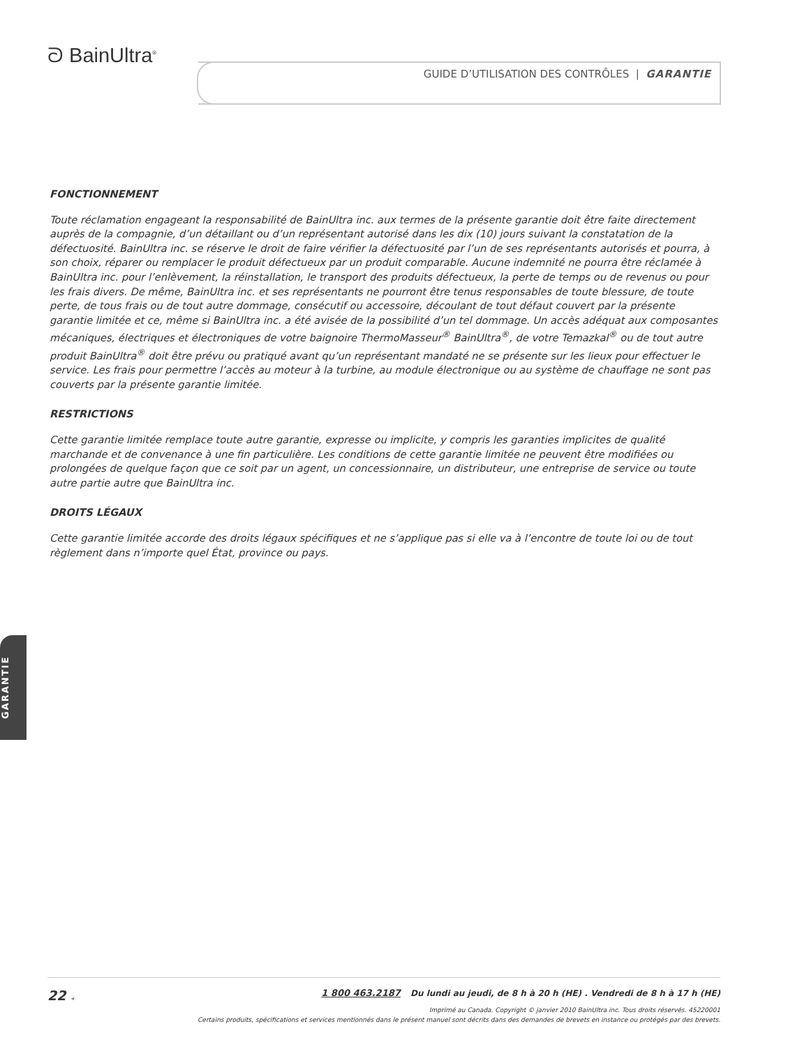ᘐ BainUltra<sup>®</sup>
GUIDE D’UTILISATION DES CONTRÔLES | GARANTIE
FONCTIONNEMENT
Toute réclamation engageant la responsabilité de BainUltra inc. aux termes de la présente garantie doit être faite directement auprès de la compagnie, d’un détaillant ou d’un représentant autorisé dans les dix (10) jours suivant la constatation de la défectuosité. BainUltra inc. se réserve le droit de faire vérifier la défectuosité par l’un de ses représentants autorisés et pourra, à son choix, réparer ou remplacer le produit défectueux par un produit comparable. Aucune indemnité ne pourra être réclamée à BainUltra inc. pour l’enlèvement, la réinstallation, le transport des produits défectueux, la perte de temps ou de revenus ou pour les frais divers. De même, BainUltra inc. et ses représentants ne pourront être tenus responsables de toute blessure, de toute perte, de tous frais ou de tout autre dommage, consécutif ou accessoire, découlant de tout défaut couvert par la présente garantie limitée et ce, même si BainUltra inc. a été avisée de la possibilité d’un tel dommage. Un accès adéquat aux composantes mécaniques, électriques et électroniques de votre baignoire ThermoMasseur<sup>®</sup> BainUltra<sup>®</sup>, de votre Temazkal<sup>®</sup> ou de tout autre produit BainUltra<sup>®</sup> doit être prévu ou pratiqué avant qu’un représentant mandaté ne se présente sur les lieux pour effectuer le service. Les frais pour permettre l’accès au moteur à la turbine, au module électronique ou au système de chauffage ne sont pas couverts par la présente garantie limitée.
RESTRICTIONS
Cette garantie limitée remplace toute autre garantie, expresse ou implicite, y compris les garanties implicites de qualité marchande et de convenance à une fin particulière. Les conditions de cette garantie limitée ne peuvent être modifiées ou prolongées de quelque façon que ce soit par un agent, un concessionnaire, un distributeur, une entreprise de service ou toute autre partie autre que BainUltra inc.
DROITS LÉGAUX
Cette garantie limitée accorde des droits légaux spécifiques et ne s’applique pas si elle va à l’encontre de toute loi ou de tout règlement dans n’importe quel État, province ou pays.
GARANTIE
22 ◂
1 800 463.2187 Du lundi au jeudi, de 8 h à 20 h (HE) . Vendredi de 8 h à 17 h (HE)
Imprimé au Canada. Copyright © janvier 2010 BainUltra inc. Tous droits réservés. 45220001
Certains produits, spécifications et services mentionnés dans le présent manuel sont décrits dans des demandes de brevets en instance ou protégés par des brevets.